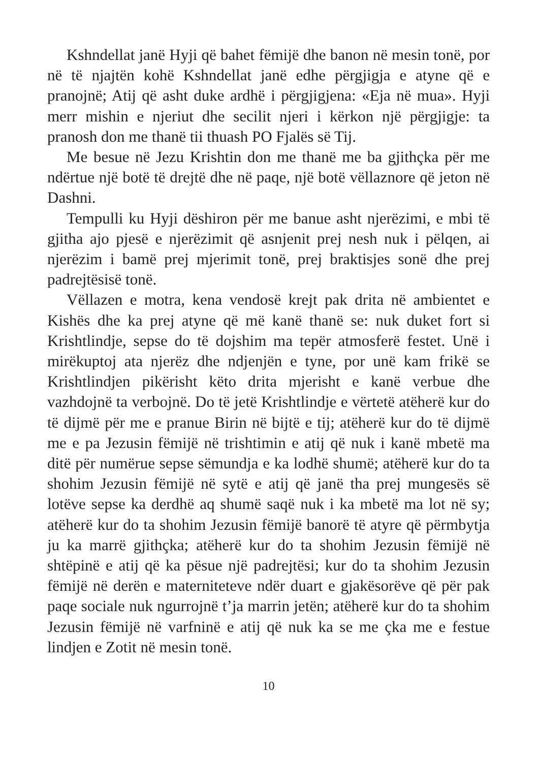Kshndellat janë Hyji që bahet fëmijë dhe banon në mesin tonë, por në të njajtën kohë Kshndellat janë edhe përgjigja e atyne që e pranojnë; Atij që asht duke ardhë i përgjigjena: «Eja në mua». Hyji merr mishin e njeriut dhe secilit njeri i kërkon një përgjigje: ta pranosh don me thanë tii thuash PO Fjalës së Tij.
Me besue në Jezu Krishtin don me thanë me ba gjithçka për me ndërtue një botë të drejtë dhe në paqe, një botë vëllaznore që jeton në Dashni.
Tempulli ku Hyji dëshiron për me banue asht njerëzimi, e mbi të gjitha ajo pjesë e njerëzimit që asnjenit prej nesh nuk i pëlqen, ai njerëzim i bamë prej mjerimit tonë, prej braktisjes sonë dhe prej padrejtësisë tonë.
Vëllazen e motra, kena vendosë krejt pak drita në ambientet e Kishës dhe ka prej atyne që më kanë thanë se: nuk duket fort si Krishtlindje, sepse do të dojshim ma tepër atmosferë festet. Unë i mirëkuptoj ata njerëz dhe ndjenjën e tyne, por unë kam frikë se Krishtlindjen pikërisht këto drita mjerisht e kanë verbue dhe vazhdojnë ta verbojnë. Do të jetë Krishtlindje e vërtetë atëherë kur do të dijmë për me e pranue Birin në bijtë e tij; atëherë kur do të dijmë me e pa Jezusin fëmijë në trishtimin e atij që nuk i kanë mbetë ma ditë për numërue sepse sëmundja e ka lodhë shumë; atëherë kur do ta shohim Jezusin fëmijë në sytë e atij që janë tha prej mungesës së lotëve sepse ka derdhë aq shumë saqë nuk i ka mbetë ma lot në sy; atëherë kur do ta shohim Jezusin fëmijë banorë të atyre që përmbytja ju ka marrë gjithçka; atëherë kur do ta shohim Jezusin fëmijë në shtëpinë e atij që ka pësue një padrejtësi; kur do ta shohim Jezusin fëmijë në derën e materniteteve ndër duart e gjakësorëve që për pak paqe sociale nuk ngurrojnë t’ja marrin jetën; atëherë kur do ta shohim Jezusin fëmijë në varfninë e atij që nuk ka se me çka me e festue lindjen e Zotit në mesin tonë.
10